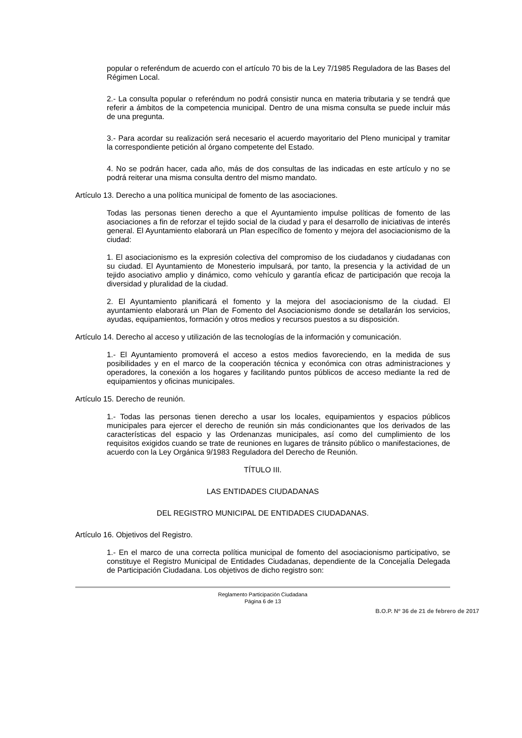popular o referéndum de acuerdo con el artículo 70 bis de la Ley 7/1985 Reguladora de las Bases del Régimen Local.
2.- La consulta popular o referéndum no podrá consistir nunca en materia tributaria y se tendrá que referir a ámbitos de la competencia municipal. Dentro de una misma consulta se puede incluir más de una pregunta.
3.- Para acordar su realización será necesario el acuerdo mayoritario del Pleno municipal y tramitar la correspondiente petición al órgano competente del Estado.
4. No se podrán hacer, cada año, más de dos consultas de las indicadas en este artículo y no se podrá reiterar una misma consulta dentro del mismo mandato.
Artículo 13. Derecho a una política municipal de fomento de las asociaciones.
Todas las personas tienen derecho a que el Ayuntamiento impulse políticas de fomento de las asociaciones a fin de reforzar el tejido social de la ciudad y para el desarrollo de iniciativas de interés general. El Ayuntamiento elaborará un Plan específico de fomento y mejora del asociacionismo de la ciudad:
1. El asociacionismo es la expresión colectiva del compromiso de los ciudadanos y ciudadanas con su ciudad. El Ayuntamiento de Monesterio impulsará, por tanto, la presencia y la actividad de un tejido asociativo amplio y dinámico, como vehículo y garantía eficaz de participación que recoja la diversidad y pluralidad de la ciudad.
2. El Ayuntamiento planificará el fomento y la mejora del asociacionismo de la ciudad. El ayuntamiento elaborará un Plan de Fomento del Asociacionismo donde se detallarán los servicios, ayudas, equipamientos, formación y otros medios y recursos puestos a su disposición.
Artículo 14. Derecho al acceso y utilización de las tecnologías de la información y comunicación.
1.- El Ayuntamiento promoverá el acceso a estos medios favoreciendo, en la medida de sus posibilidades y en el marco de la cooperación técnica y económica con otras administraciones y operadores, la conexión a los hogares y facilitando puntos públicos de acceso mediante la red de equipamientos y oficinas municipales.
Artículo 15. Derecho de reunión.
1.- Todas las personas tienen derecho a usar los locales, equipamientos y espacios públicos municipales para ejercer el derecho de reunión sin más condicionantes que los derivados de las características del espacio y las Ordenanzas municipales, así como del cumplimiento de los requisitos exigidos cuando se trate de reuniones en lugares de tránsito público o manifestaciones, de acuerdo con la Ley Orgánica 9/1983 Reguladora del Derecho de Reunión.
TÍTULO III.
LAS ENTIDADES CIUDADANAS
DEL REGISTRO MUNICIPAL DE ENTIDADES CIUDADANAS.
Artículo 16. Objetivos del Registro.
1.- En el marco de una correcta política municipal de fomento del asociacionismo participativo, se constituye el Registro Municipal de Entidades Ciudadanas, dependiente de la Concejalía Delegada de Participación Ciudadana. Los objetivos de dicho registro son:
Reglamento Participación Ciudadana
Página 6 de 13
B.O.P. Nº 36 de 21 de febrero de 2017